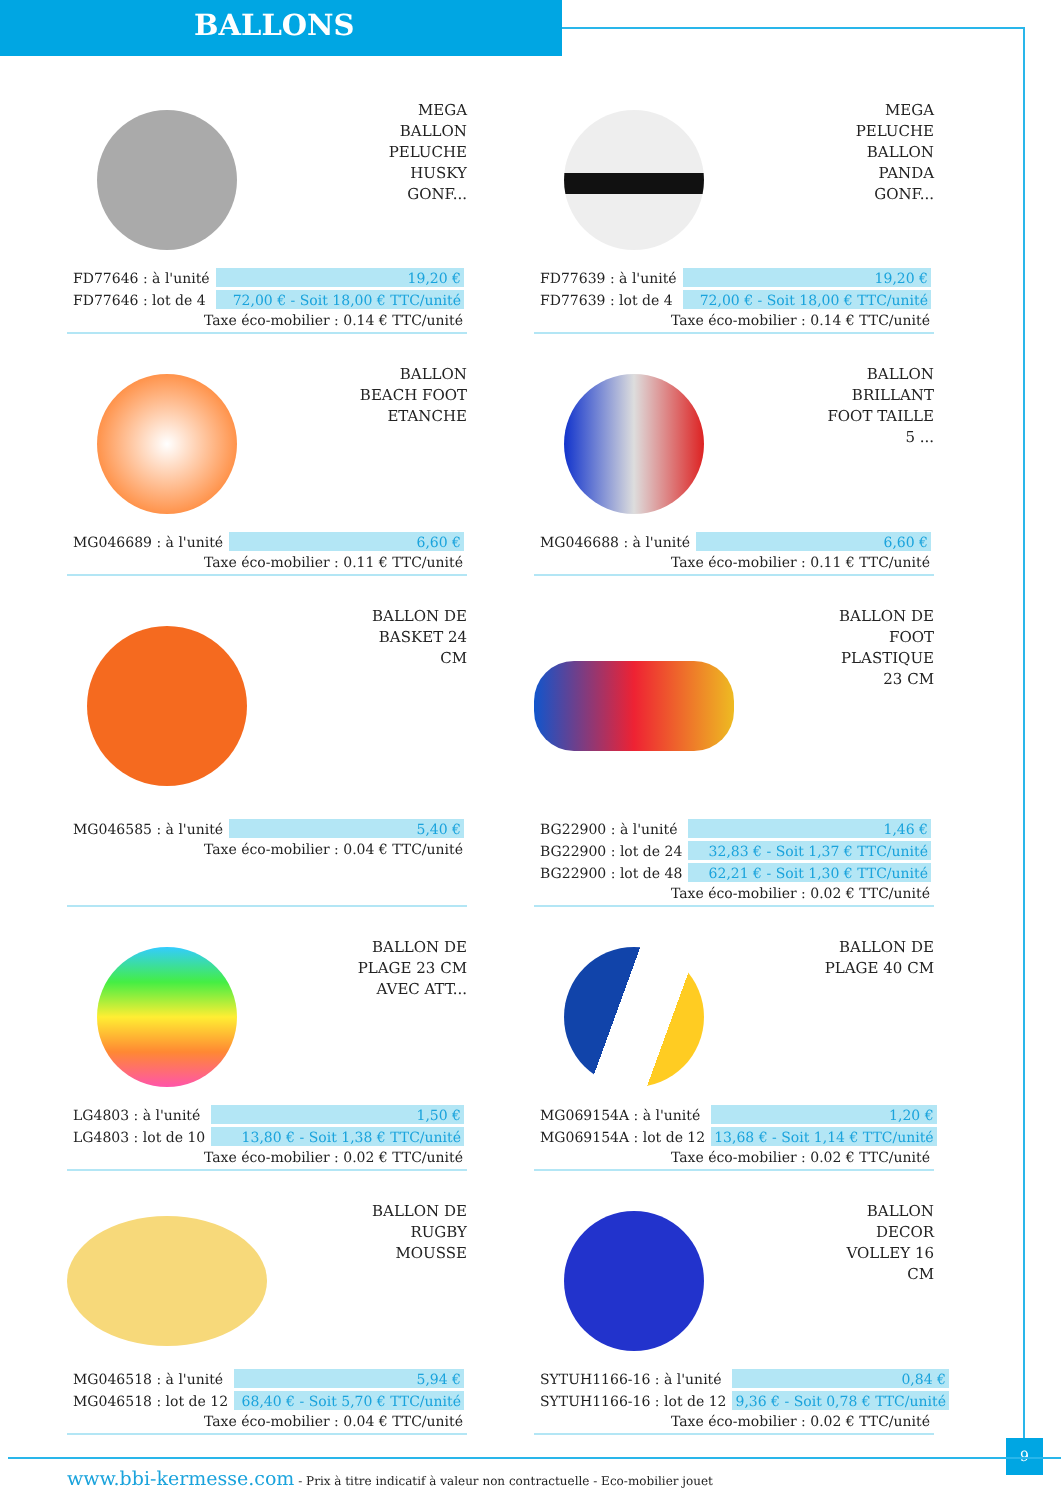BALLONS
MEGA
BALLON
PELUCHE
HUSKY
GONF...
| FD77646 : à l'unité | 19,20 € |
| FD77646 : lot de 4 | 72,00 € - Soit 18,00 € TTC/unité |
Taxe éco-mobilier : 0.14 € TTC/unité
MEGA
PELUCHE
BALLON
PANDA
GONF...
| FD77639 : à l'unité | 19,20 € |
| FD77639 : lot de 4 | 72,00 € - Soit 18,00 € TTC/unité |
Taxe éco-mobilier : 0.14 € TTC/unité
BALLON
BEACH FOOT
ETANCHE
| MG046689 : à l'unité | 6,60 € |
Taxe éco-mobilier : 0.11 € TTC/unité
BALLON
BRILLANT
FOOT TAILLE
5 ...
| MG046688 : à l'unité | 6,60 € |
Taxe éco-mobilier : 0.11 € TTC/unité
BALLON DE
BASKET 24
CM
| MG046585 : à l'unité | 5,40 € |
Taxe éco-mobilier : 0.04 € TTC/unité
BALLON DE
FOOT
PLASTIQUE
23 CM
| BG22900 : à l'unité | 1,46 € |
| BG22900 : lot de 24 | 32,83 € - Soit 1,37 € TTC/unité |
| BG22900 : lot de 48 | 62,21 € - Soit 1,30 € TTC/unité |
Taxe éco-mobilier : 0.02 € TTC/unité
BALLON DE
PLAGE 23 CM
AVEC ATT...
| LG4803 : à l'unité | 1,50 € |
| LG4803 : lot de 10 | 13,80 € - Soit 1,38 € TTC/unité |
Taxe éco-mobilier : 0.02 € TTC/unité
BALLON DE
PLAGE 40 CM
| MG069154A : à l'unité | 1,20 € |
| MG069154A : lot de 12 | 13,68 € - Soit 1,14 € TTC/unité |
Taxe éco-mobilier : 0.02 € TTC/unité
BALLON DE
RUGBY
MOUSSE
| MG046518 : à l'unité | 5,94 € |
| MG046518 : lot de 12 | 68,40 € - Soit 5,70 € TTC/unité |
Taxe éco-mobilier : 0.04 € TTC/unité
BALLON
DECOR
VOLLEY 16
CM
| SYTUH1166-16 : à l'unité | 0,84 € |
| SYTUH1166-16 : lot de 12 | 9,36 € - Soit 0,78 € TTC/unité |
Taxe éco-mobilier : 0.02 € TTC/unité
9
www.bbi-kermesse.com - Prix à titre indicatif à valeur non contractuelle - Eco-mobilier jouet